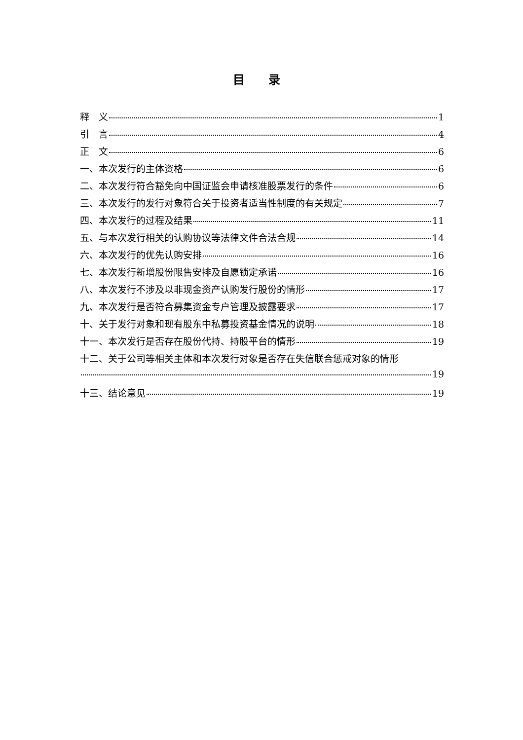目 录
释　义 1
引　言 4
正　文 6
一、本次发行的主体资格 6
二、本次发行符合豁免向中国证监会申请核准股票发行的条件 6
三、本次发行的发行对象符合关于投资者适当性制度的有关规定 7
四、本次发行的过程及结果 11
五、与本次发行相关的认购协议等法律文件合法合规 14
六、本次发行的优先认购安排 16
七、本次发行新增股份限售安排及自愿锁定承诺 16
八、本次发行不涉及以非现金资产认购发行股份的情形 17
九、本次发行是否符合募集资金专户管理及披露要求 17
十、关于发行对象和现有股东中私募投资基金情况的说明 18
十一、本次发行是否存在股份代持、持股平台的情形 19
十二、关于公司等相关主体和本次发行对象是否存在失信联合惩戒对象的情形
19
十三、结论意见 19